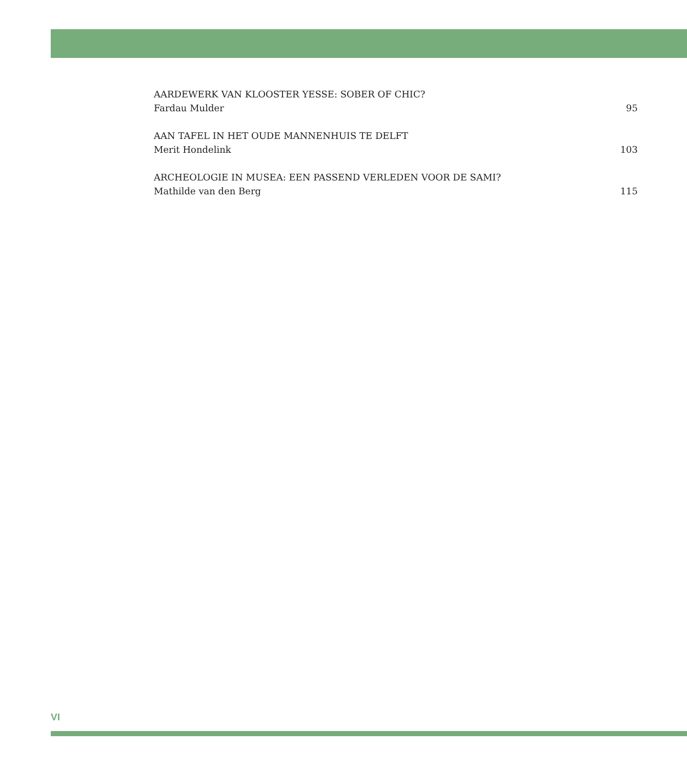AARDEWERK VAN KLOOSTER YESSE: SOBER OF CHIC?
Fardau Mulder 95
AAN TAFEL IN HET OUDE MANNENHUIS TE DELFT
Merit Hondelink 103
ARCHEOLOGIE IN MUSEA: EEN PASSEND VERLEDEN VOOR DE SAMI?
Mathilde van den Berg 115
VI